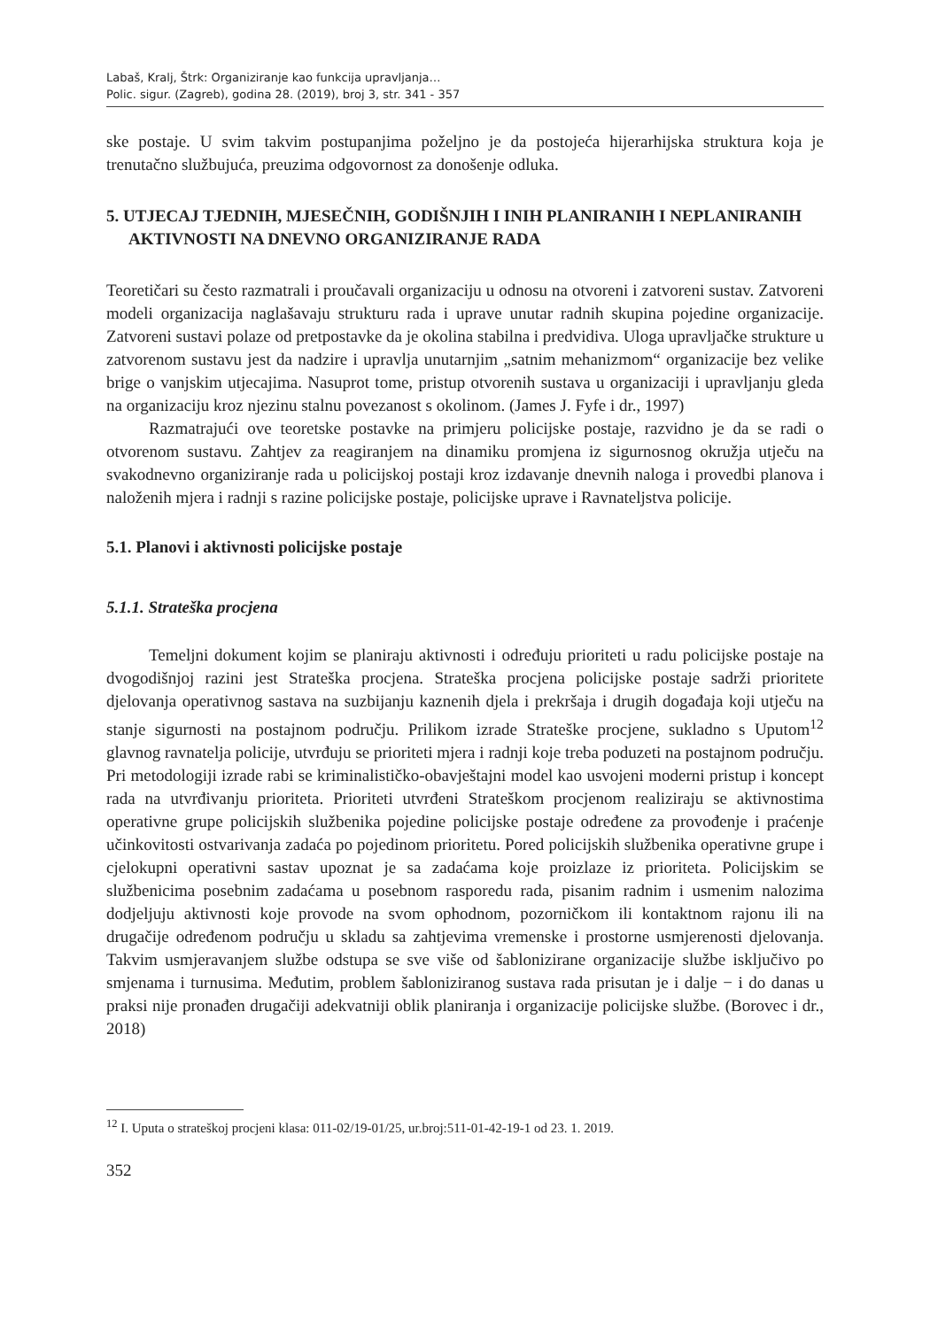Labaš, Kralj, Štrk: Organiziranje kao funkcija upravljanja…
Polic. sigur. (Zagreb), godina 28. (2019), broj 3, str. 341 - 357
ske postaje. U svim takvim postupanjima poželjno je da postojeća hijerarhijska struktura koja je trenutačno službujuća, preuzima odgovornost za donošenje odluka.
5. UTJECAJ TJEDNIH, MJESEČNIH, GODIŠNJIH I INIH PLANIRANIH I NEPLANIRANIH AKTIVNOSTI NA DNEVNO ORGANIZIRANJE RADA
Teoretičari su često razmatrali i proučavali organizaciju u odnosu na otvoreni i zatvoreni sustav. Zatvoreni modeli organizacija naglašavaju strukturu rada i uprave unutar radnih skupina pojedine organizacije. Zatvoreni sustavi polaze od pretpostavke da je okolina stabilna i predvidiva. Uloga upravljačke strukture u zatvorenom sustavu jest da nadzire i upravlja unutarnjim „satnim mehanizmom“ organizacije bez velike brige o vanjskim utjecajima. Nasuprot tome, pristup otvorenih sustava u organizaciji i upravljanju gleda na organizaciju kroz njezinu stalnu povezanost s okolinom. (James J. Fyfe i dr., 1997)
Razmatrajući ove teoretske postavke na primjeru policijske postaje, razvidno je da se radi o otvorenom sustavu. Zahtjev za reagiranjem na dinamiku promjena iz sigurnosnog okružja utječu na svakodnevno organiziranje rada u policijskoj postaji kroz izdavanje dnevnih naloga i provedbi planova i naloženih mjera i radnji s razine policijske postaje, policijske uprave i Ravnateljstva policije.
5.1. Planovi i aktivnosti policijske postaje
5.1.1. Strateška procjena
Temeljni dokument kojim se planiraju aktivnosti i određuju prioriteti u radu policijske postaje na dvogodišnjoj razini jest Strateška procjena. Strateška procjena policijske postaje sadrži prioritete djelovanja operativnog sastava na suzbijanju kaznenih djela i prekršaja i drugih događaja koji utječu na stanje sigurnosti na postajnom području. Prilikom izrade Strateške procjene, sukladno s Uputom<sup>12</sup> glavnog ravnatelja policije, utvrđuju se prioriteti mjera i radnji koje treba poduzeti na postajnom području. Pri metodologiji izrade rabi se kriminalističko-obavještajni model kao usvojeni moderni pristup i koncept rada na utvrđivanju prioriteta. Prioriteti utvrđeni Strateškom procjenom realiziraju se aktivnostima operativne grupe policijskih službenika pojedine policijske postaje određene za provođenje i praćenje učinkovitosti ostvarivanja zadaća po pojedinom prioritetu. Pored policijskih službenika operativne grupe i cjelokupni operativni sastav upoznat je sa zadaćama koje proizlaze iz prioriteta. Policijskim se službenicima posebnim zadaćama u posebnom rasporedu rada, pisanim radnim i usmenim nalozima dodjeljuju aktivnosti koje provode na svom ophodnom, pozorničkom ili kontaktnom rajonu ili na drugačije određenom području u skladu sa zahtjevima vremenske i prostorne usmjerenosti djelovanja. Takvim usmjeravanjem službe odstupa se sve više od šablonizirane organizacije službe isključivo po smjenama i turnusima. Međutim, problem šabloniziranog sustava rada prisutan je i dalje − i do danas u praksi nije pronađen drugačiji adekvatniji oblik planiranja i organizacije policijske službe. (Borovec i dr., 2018)
<sup>12</sup> I. Uputa o strateškoj procjeni klasa: 011-02/19-01/25, ur.broj:511-01-42-19-1 od 23. 1. 2019.
352